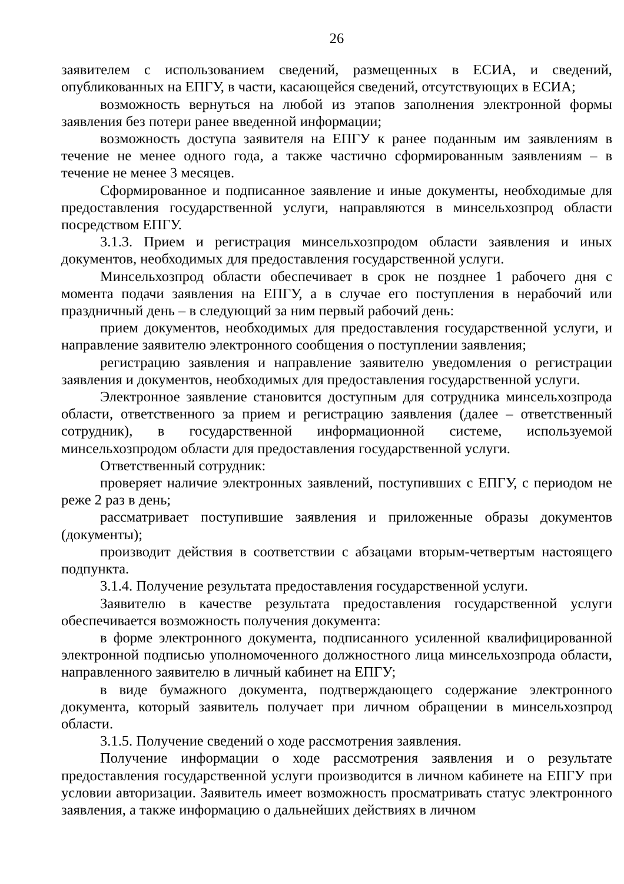26
заявителем с использованием сведений, размещенных в ЕСИА, и сведений, опубликованных на ЕПГУ, в части, касающейся сведений, отсутствующих в ЕСИА;
возможность вернуться на любой из этапов заполнения электронной формы заявления без потери ранее введенной информации;
возможность доступа заявителя на ЕПГУ к ранее поданным им заявлениям в течение не менее одного года, а также частично сформированным заявлениям – в течение не менее 3 месяцев.
Сформированное и подписанное заявление и иные документы, необходимые для предоставления государственной услуги, направляются в минсельхозпрод области посредством ЕПГУ.
3.1.3. Прием и регистрация минсельхозпродом области заявления и иных документов, необходимых для предоставления государственной услуги.
Минсельхозпрод области обеспечивает в срок не позднее 1 рабочего дня с момента подачи заявления на ЕПГУ, а в случае его поступления в нерабочий или праздничный день – в следующий за ним первый рабочий день:
прием документов, необходимых для предоставления государственной услуги, и направление заявителю электронного сообщения о поступлении заявления;
регистрацию заявления и направление заявителю уведомления о регистрации заявления и документов, необходимых для предоставления государственной услуги.
Электронное заявление становится доступным для сотрудника минсельхозпрода области, ответственного за прием и регистрацию заявления (далее – ответственный сотрудник), в государственной информационной системе, используемой минсельхозпродом области для предоставления государственной услуги.
Ответственный сотрудник:
проверяет наличие электронных заявлений, поступивших с ЕПГУ, с периодом не реже 2 раз в день;
рассматривает поступившие заявления и приложенные образы документов (документы);
производит действия в соответствии с абзацами вторым-четвертым настоящего подпункта.
3.1.4. Получение результата предоставления государственной услуги.
Заявителю в качестве результата предоставления государственной услуги обеспечивается возможность получения документа:
в форме электронного документа, подписанного усиленной квалифицированной электронной подписью уполномоченного должностного лица минсельхозпрода области, направленного заявителю в личный кабинет на ЕПГУ;
в виде бумажного документа, подтверждающего содержание электронного документа, который заявитель получает при личном обращении в минсельхозпрод области.
3.1.5. Получение сведений о ходе рассмотрения заявления.
Получение информации о ходе рассмотрения заявления и о результате предоставления государственной услуги производится в личном кабинете на ЕПГУ при условии авторизации. Заявитель имеет возможность просматривать статус электронного заявления, а также информацию о дальнейших действиях в личном